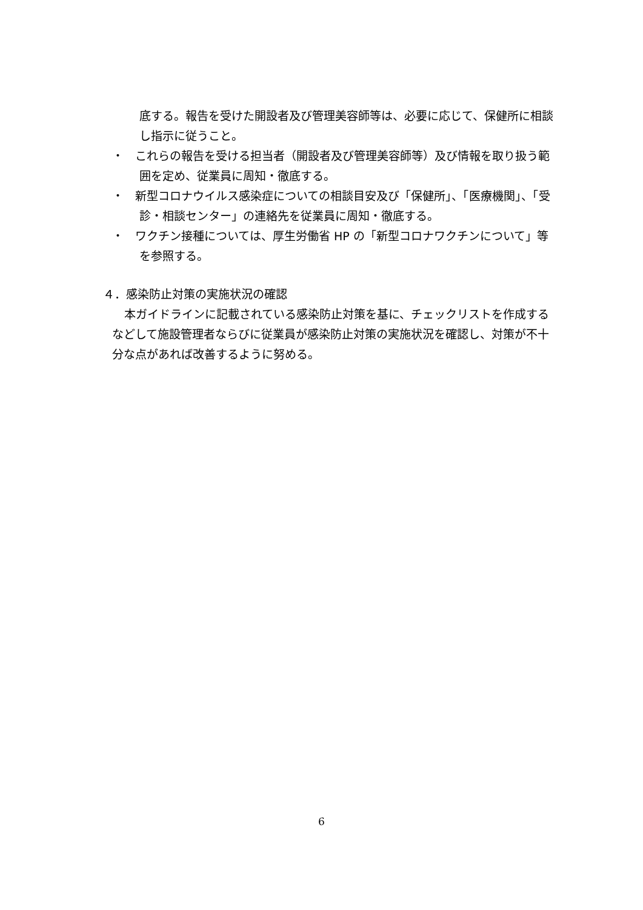底する。報告を受けた開設者及び管理美容師等は、必要に応じて、保健所に相談し指示に従うこと。
・　これらの報告を受ける担当者（開設者及び管理美容師等）及び情報を取り扱う範囲を定め、従業員に周知・徹底する。
・　新型コロナウイルス感染症についての相談目安及び「保健所」、「医療機関」、「受診・相談センター」の連絡先を従業員に周知・徹底する。
・　ワクチン接種については、厚生労働省 HP の「新型コロナワクチンについて」等を参照する。
４．感染防止対策の実施状況の確認
本ガイドラインに記載されている感染防止対策を基に、チェックリストを作成するなどして施設管理者ならびに従業員が感染防止対策の実施状況を確認し、対策が不十分な点があれば改善するように努める。
6